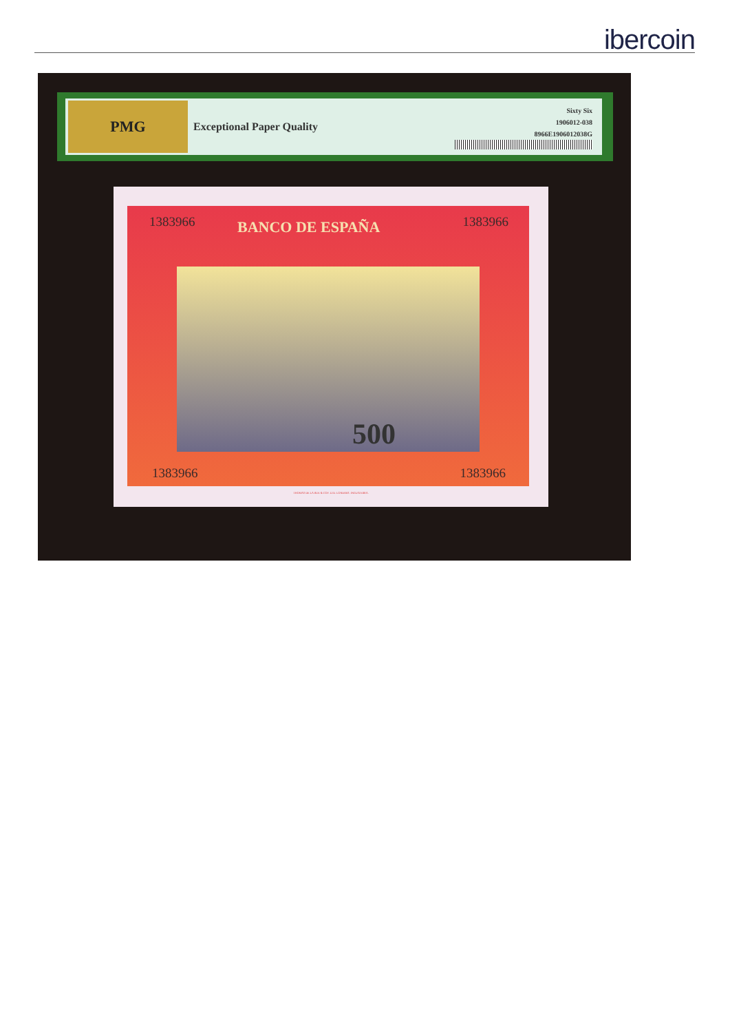ibercoin
PMG
Exceptional Paper Quality
Sixty Six
1906012-038
8966E1906012038G
BANCO DE ESPAÑA
1383966 1383966
500
1383966 1383966
THOMAS DE LA RUE & COY. LTD. LONDRES. INGLATERRA.